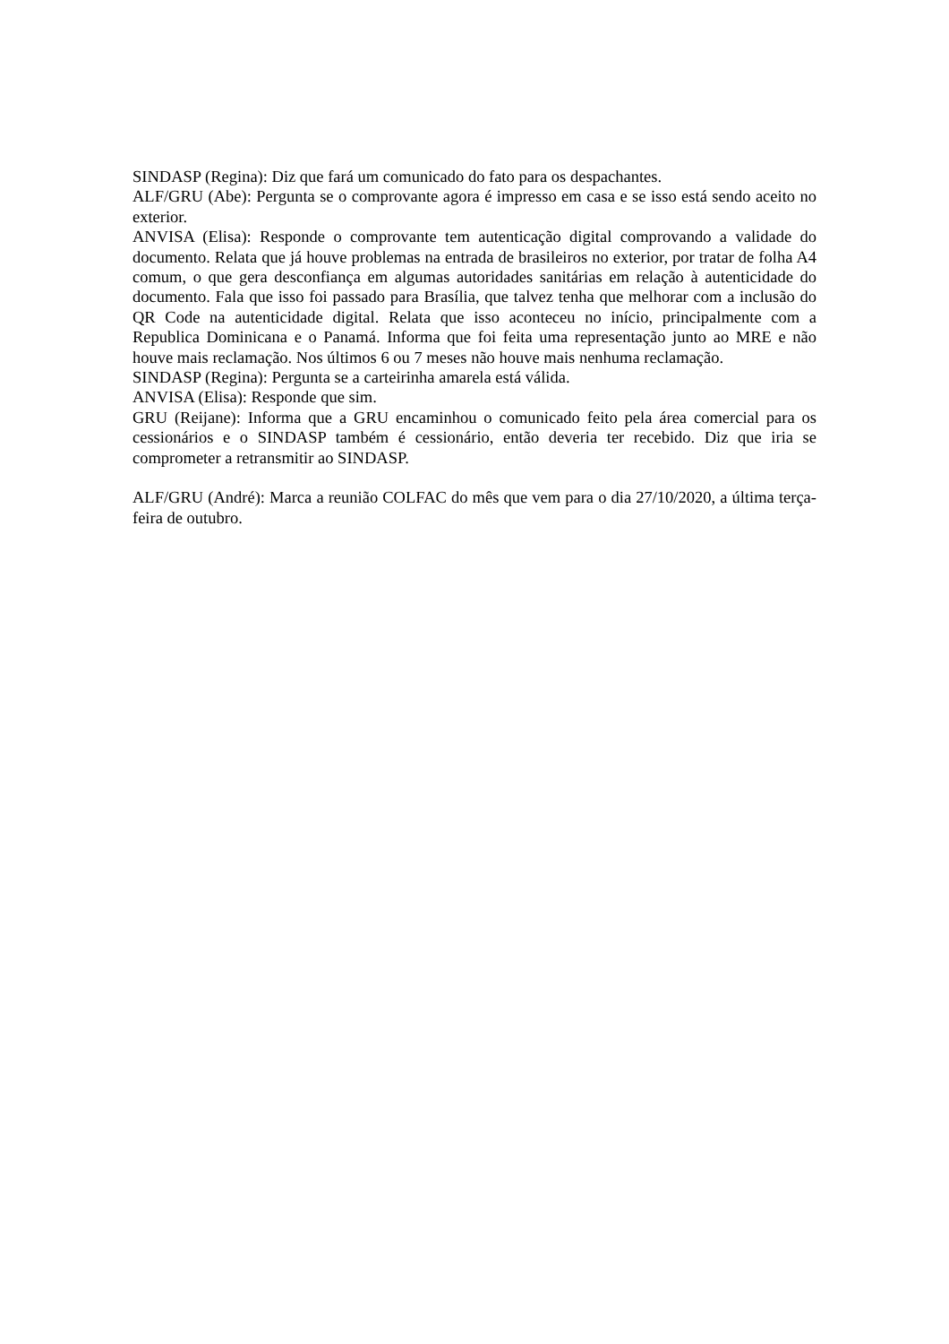SINDASP (Regina): Diz que fará um comunicado do fato para os despachantes.
ALF/GRU (Abe): Pergunta se o comprovante agora é impresso em casa e se isso está sendo aceito no exterior.
ANVISA (Elisa): Responde o comprovante tem autenticação digital comprovando a validade do documento. Relata que já houve problemas na entrada de brasileiros no exterior, por tratar de folha A4 comum, o que gera desconfiança em algumas autoridades sanitárias em relação à autenticidade do documento. Fala que isso foi passado para Brasília, que talvez tenha que melhorar com a inclusão do QR Code na autenticidade digital. Relata que isso aconteceu no início, principalmente com a Republica Dominicana e o Panamá. Informa que foi feita uma representação junto ao MRE e não houve mais reclamação. Nos últimos 6 ou 7 meses não houve mais nenhuma reclamação.
SINDASP (Regina): Pergunta se a carteirinha amarela está válida.
ANVISA (Elisa): Responde que sim.
GRU (Reijane): Informa que a GRU encaminhou o comunicado feito pela área comercial para os cessionários e o SINDASP também é cessionário, então deveria ter recebido. Diz que iria se comprometer a retransmitir ao SINDASP.
ALF/GRU (André): Marca a reunião COLFAC do mês que vem para o dia 27/10/2020, a última terça-feira de outubro.